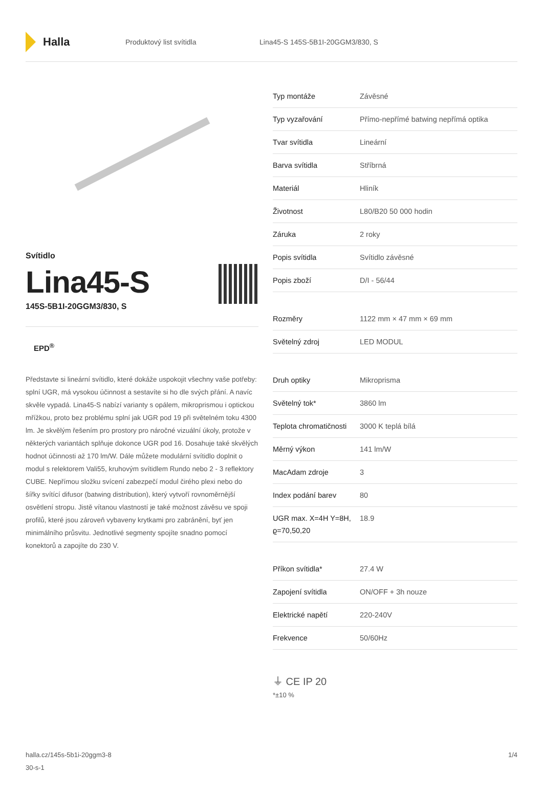Halla
Produktový list svítidla
Lina45-S 145S-5B1I-20GGM3/830, S
Svítidlo
Lina45-S
145S-5B1I-20GGM3/830, S
EPD<sup>®</sup>
Představte si lineární svítidlo, které dokáže uspokojit všechny vaše potřeby: splní UGR, má vysokou účinnost a sestavíte si ho dle svých přání. A navíc skvěle vypadá. Lina45-S nabízí varianty s opálem, mikroprismou i optickou mřížkou, proto bez problému splní jak UGR pod 19 při světelném toku 4300 lm. Je skvělým řešením pro prostory pro náročné vizuální úkoly, protože v některých variantách splňuje dokonce UGR pod 16. Dosahuje také skvělých hodnot účinnosti až 170 lm/W. Dále můžete modulární svítidlo doplnit o modul s relektorem Vali55, kruhovým svítidlem Rundo nebo 2 - 3 reflektory CUBE. Nepřímou složku svícení zabezpečí modul čirého plexi nebo do šířky svítící difusor (batwing distribution), který vytvoří rovnoměrnější osvětlení stropu. Jistě vítanou vlastností je také možnost závěsu ve spoji profilů, které jsou zároveň vybaveny krytkami pro zabránění, byť jen minimálního průsvitu. Jednotlivé segmenty spojíte snadno pomocí konektorů a zapojíte do 230 V.
| Typ montáže | Závěsné |
| Typ vyzařování | Přímo-nepřímé batwing nepřímá optika |
| Tvar svítidla | Lineární |
| Barva svítidla | Stříbrná |
| Materiál | Hliník |
| Životnost | L80/B20 50 000 hodin |
| Záruka | 2 roky |
| Popis svítidla | Svítidlo závěsné |
| Popis zboží | D/I - 56/44 |
| Rozměry | 1122 mm × 47 mm × 69 mm |
| Světelný zdroj | LED MODUL |
| Druh optiky | Mikroprisma |
| Světelný tok* | 3860 lm |
| Teplota chromatičnosti | 3000 K teplá bílá |
| Měrný výkon | 141 lm/W |
| MacAdam zdroje | 3 |
| Index podání barev | 80 |
| UGR max. X=4H Y=8H, ϱ=70,50,20 | 18.9 |
| Příkon svítidla* | 27.4 W |
| Zapojení svítidla | ON/OFF + 3h nouze |
| Elektrické napětí | 220-240V |
| Frekvence | 50/60Hz |
⏚ CE IP 20
*±10 %
halla.cz/145s-5b1i-20ggm3-8
30-s-1
1/4